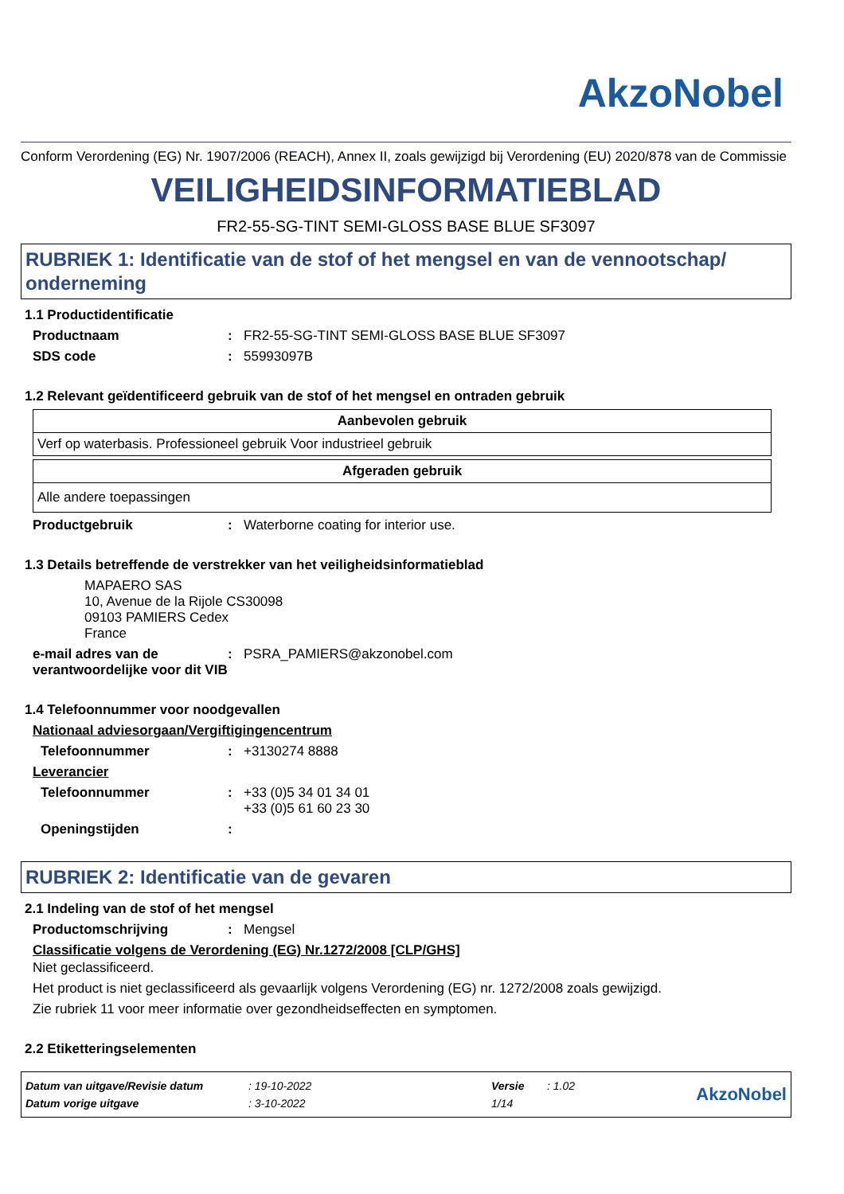AkzoNobel
Conform Verordening (EG) Nr. 1907/2006 (REACH), Annex II, zoals gewijzigd bij Verordening (EU) 2020/878 van de Commissie
VEILIGHEIDSINFORMATIEBLAD
FR2-55-SG-TINT SEMI-GLOSS BASE BLUE SF3097
RUBRIEK 1: Identificatie van de stof of het mengsel en van de vennootschap/ onderneming
1.1 Productidentificatie
Productnaam : FR2-55-SG-TINT SEMI-GLOSS BASE BLUE SF3097
SDS code : 55993097B
1.2 Relevant geïdentificeerd gebruik van de stof of het mengsel en ontraden gebruik
| Aanbevolen gebruik |
| --- |
| Verf op waterbasis. Professioneel gebruik Voor industrieel gebruik |
| Afgeraden gebruik |
| --- |
| Alle andere toepassingen |
Productgebruik : Waterborne coating for interior use.
1.3 Details betreffende de verstrekker van het veiligheidsinformatieblad
MAPAERO SAS
10, Avenue de la Rijole CS30098
09103 PAMIERS Cedex
France
e-mail adres van de verantwoordelijke voor dit VIB
: PSRA_PAMIERS@akzonobel.com
1.4 Telefoonnummer voor noodgevallen
Nationaal adviesorgaan/Vergiftigingencentrum
Telefoonnummer : +3130274 8888
Leverancier
Telefoonnummer : +33 (0)5 34 01 34 01
+33 (0)5 61 60 23 30
Openingstijden :
RUBRIEK 2: Identificatie van de gevaren
2.1 Indeling van de stof of het mengsel
Productomschrijving : Mengsel
Classificatie volgens de Verordening (EG) Nr.1272/2008 [CLP/GHS]
Niet geclassificeerd.
Het product is niet geclassificeerd als gevaarlijk volgens Verordening (EG) nr. 1272/2008 zoals gewijzigd.
Zie rubriek 11 voor meer informatie over gezondheidseffecten en symptomen.
2.2 Etiketteringselementen
| Datum van uitgave/Revisie datum | : 19-10-2022 | Versie | : 1.02 |
| Datum vorige uitgave | : 3-10-2022 | 1/14 | |
AkzoNobel